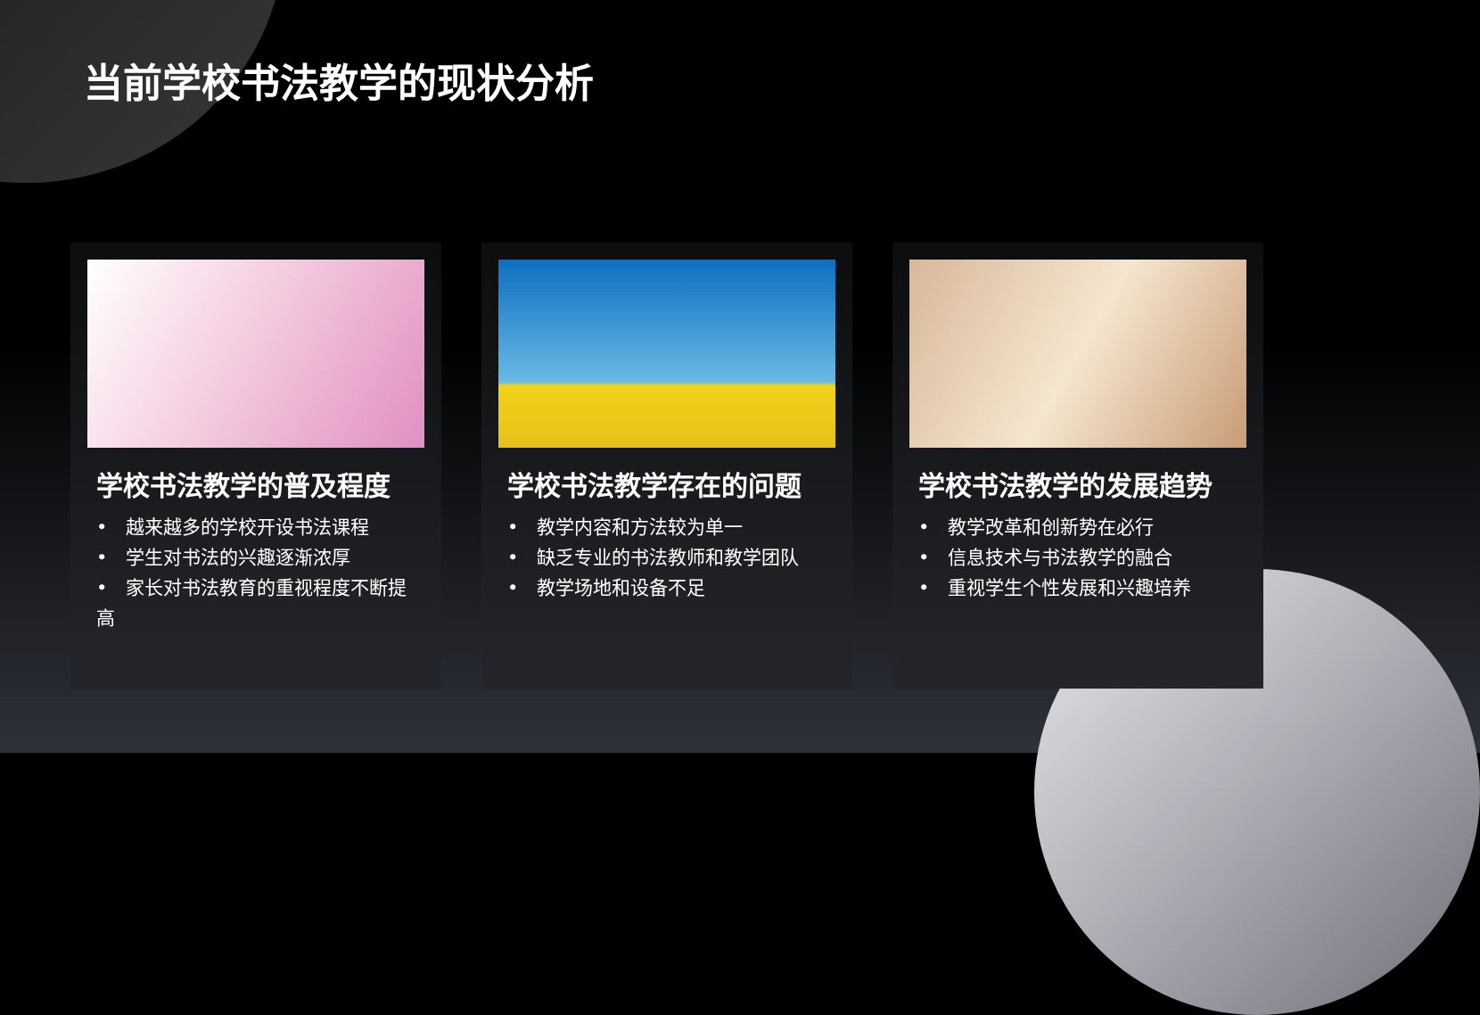当前学校书法教学的现状分析
学校书法教学的普及程度
•　越来越多的学校开设书法课程
•　学生对书法的兴趣逐渐浓厚
•　家长对书法教育的重视程度不断提高
学校书法教学存在的问题
•　教学内容和方法较为单一
•　缺乏专业的书法教师和教学团队
•　教学场地和设备不足
学校书法教学的发展趋势
•　教学改革和创新势在必行
•　信息技术与书法教学的融合
•　重视学生个性发展和兴趣培养